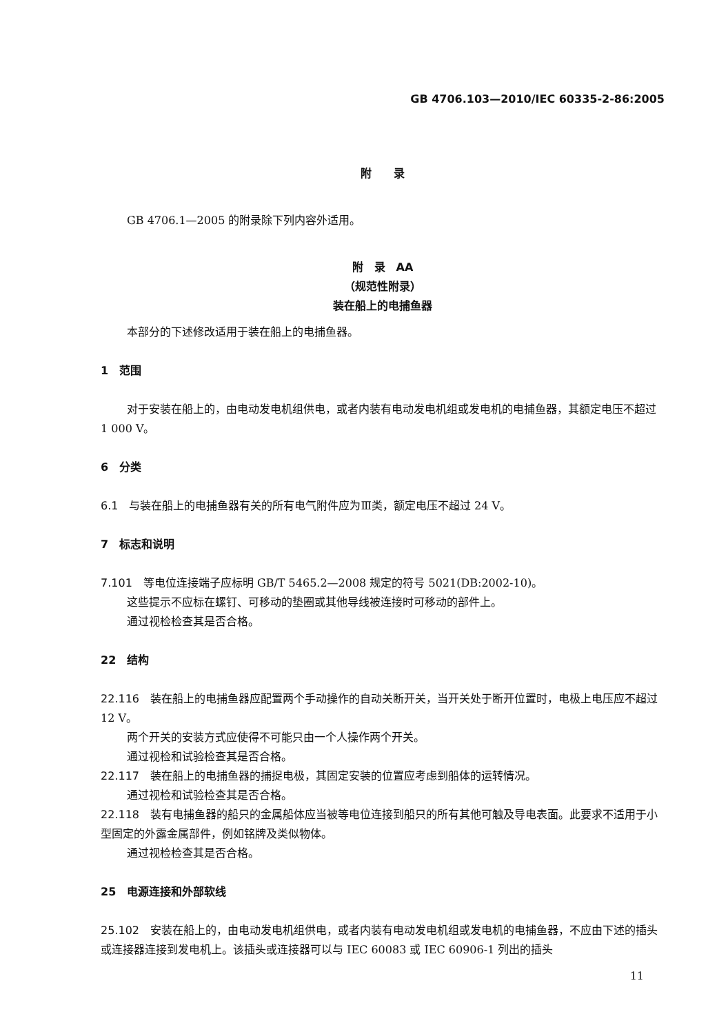GB 4706.103—2010/IEC 60335-2-86:2005
附　　录
GB 4706.1—2005 的附录除下列内容外适用。
附　录　AA
（规范性附录）
装在船上的电捕鱼器
本部分的下述修改适用于装在船上的电捕鱼器。
1　范围
对于安装在船上的，由电动发电机组供电，或者内装有电动发电机组或发电机的电捕鱼器，其额定电压不超过 1 000 V。
6　分类
6.1　与装在船上的电捕鱼器有关的所有电气附件应为Ⅲ类，额定电压不超过 24 V。
7　标志和说明
7.101　等电位连接端子应标明 GB/T 5465.2—2008 规定的符号 5021(DB:2002-10)。
这些提示不应标在螺钉、可移动的垫圈或其他导线被连接时可移动的部件上。
通过视检检查其是否合格。
22　结构
22.116　装在船上的电捕鱼器应配置两个手动操作的自动关断开关，当开关处于断开位置时，电极上电压应不超过 12 V。
两个开关的安装方式应使得不可能只由一个人操作两个开关。
通过视检和试验检查其是否合格。
22.117　装在船上的电捕鱼器的捕捉电极，其固定安装的位置应考虑到船体的运转情况。
通过视检和试验检查其是否合格。
22.118　装有电捕鱼器的船只的金属船体应当被等电位连接到船只的所有其他可触及导电表面。此要求不适用于小型固定的外露金属部件，例如铭牌及类似物体。
通过视检检查其是否合格。
25　电源连接和外部软线
25.102　安装在船上的，由电动发电机组供电，或者内装有电动发电机组或发电机的电捕鱼器，不应由下述的插头或连接器连接到发电机上。该插头或连接器可以与 IEC 60083 或 IEC 60906-1 列出的插头
11